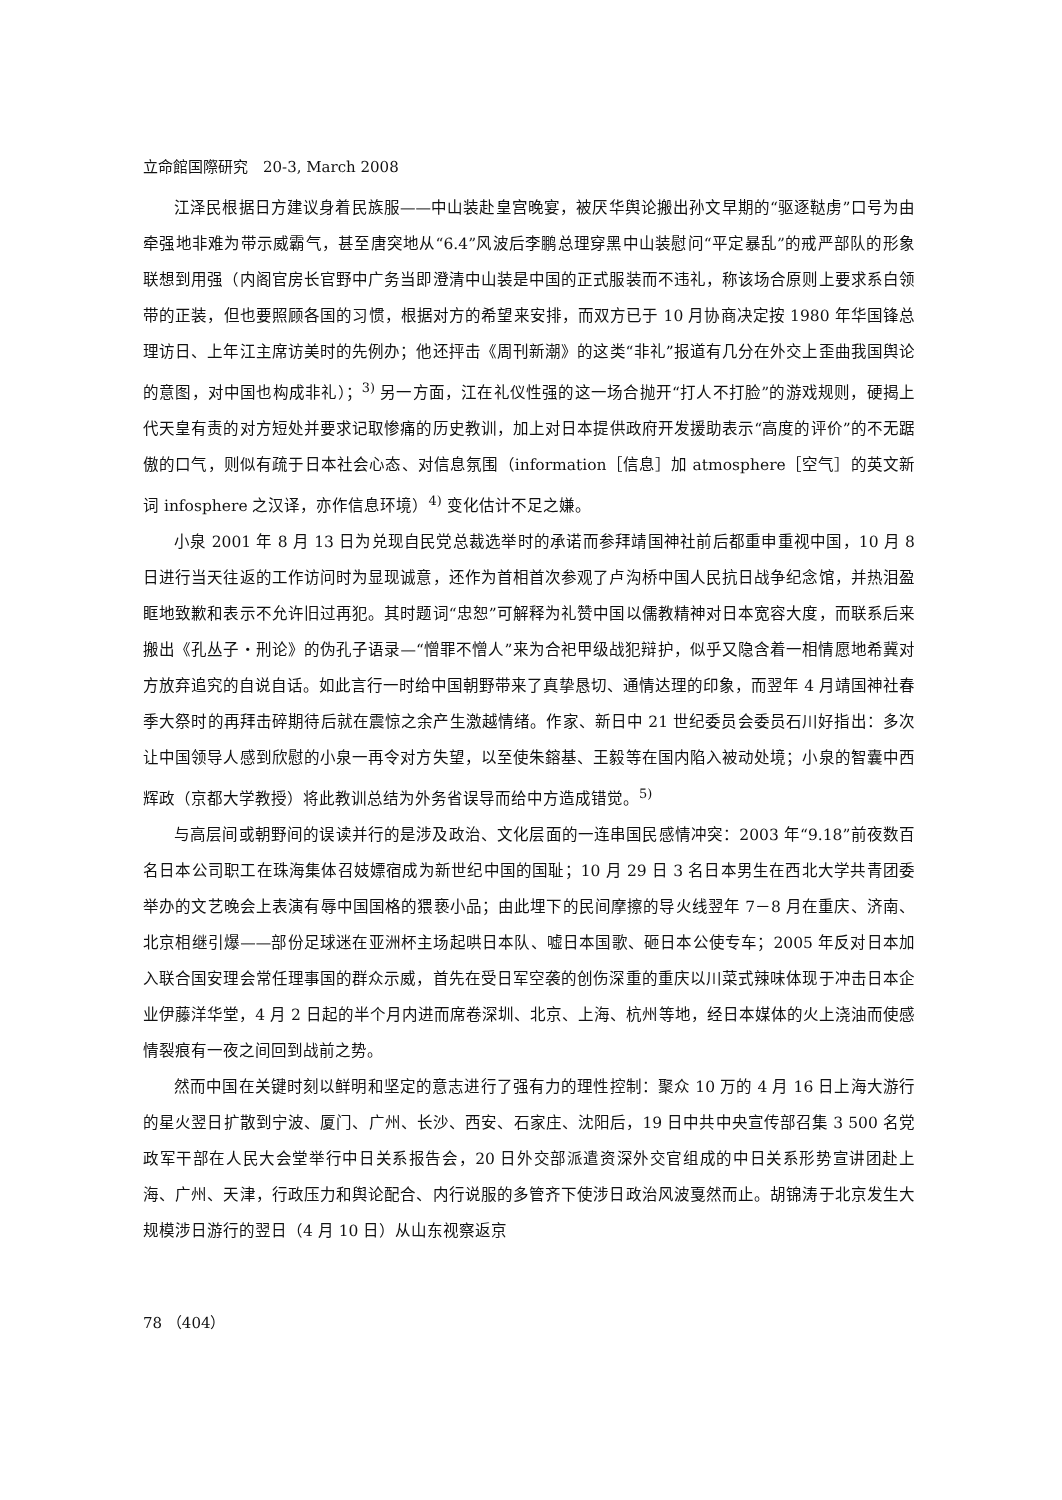立命館国際研究　20-3, March 2008
江泽民根据日方建议身着民族服——中山装赴皇宫晚宴，被厌华舆论搬出孙文早期的“驱逐鞑虏”口号为由牵强地非难为带示威霸气，甚至唐突地从“6.4”风波后李鹏总理穿黑中山装慰问“平定暴乱”的戒严部队的形象联想到用强（内阁官房长官野中广务当即澄清中山装是中国的正式服装而不违礼，称该场合原则上要求系白领带的正装，但也要照顾各国的习惯，根据对方的希望来安排，而双方已于 10 月协商决定按 1980 年华国锋总理访日、上年江主席访美时的先例办；他还抨击《周刊新潮》的这类“非礼”报道有几分在外交上歪曲我国舆论的意图，对中国也构成非礼）；<sup>3)</sup> 另一方面，江在礼仪性强的这一场合抛开“打人不打脸”的游戏规则，硬揭上代天皇有责的对方短处并要求记取惨痛的历史教训，加上对日本提供政府开发援助表示“高度的评价”的不无踞傲的口气，则似有疏于日本社会心态、对信息氛围（information［信息］加 atmosphere［空气］的英文新词 infosphere 之汉译，亦作信息环境）<sup>4)</sup> 变化估计不足之嫌。
小泉 2001 年 8 月 13 日为兑现自民党总裁选举时的承诺而参拜靖国神社前后都重申重视中国，10 月 8 日进行当天往返的工作访问时为显现诚意，还作为首相首次参观了卢沟桥中国人民抗日战争纪念馆，并热泪盈眶地致歉和表示不允许旧过再犯。其时题词“忠恕”可解释为礼赞中国以儒教精神对日本宽容大度，而联系后来搬出《孔丛子・刑论》的伪孔子语录—“憎罪不憎人”来为合祀甲级战犯辩护，似乎又隐含着一相情愿地希冀对方放弃追究的自说自话。如此言行一时给中国朝野带来了真挚恳切、通情达理的印象，而翌年 4 月靖国神社春季大祭时的再拜击碎期待后就在震惊之余产生激越情绪。作家、新日中 21 世纪委员会委员石川好指出：多次让中国领导人感到欣慰的小泉一再令对方失望，以至使朱鎔基、王毅等在国内陷入被动处境；小泉的智囊中西辉政（京都大学教授）将此教训总结为外务省误导而给中方造成错觉。<sup>5)</sup>
与高层间或朝野间的误读并行的是涉及政治、文化层面的一连串国民感情冲突：2003 年“9.18”前夜数百名日本公司职工在珠海集体召妓嫖宿成为新世纪中国的国耻；10 月 29 日 3 名日本男生在西北大学共青团委举办的文艺晚会上表演有辱中国国格的猥亵小品；由此埋下的民间摩擦的导火线翌年 7－8 月在重庆、济南、北京相继引爆——部份足球迷在亚洲杯主场起哄日本队、嘘日本国歌、砸日本公使专车；2005 年反对日本加入联合国安理会常任理事国的群众示威，首先在受日军空袭的创伤深重的重庆以川菜式辣味体现于冲击日本企业伊藤洋华堂，4 月 2 日起的半个月内进而席卷深圳、北京、上海、杭州等地，经日本媒体的火上浇油而使感情裂痕有一夜之间回到战前之势。
然而中国在关键时刻以鲜明和坚定的意志进行了强有力的理性控制：聚众 10 万的 4 月 16 日上海大游行的星火翌日扩散到宁波、厦门、广州、长沙、西安、石家庄、沈阳后，19 日中共中央宣传部召集 3 500 名党政军干部在人民大会堂举行中日关系报告会，20 日外交部派遣资深外交官组成的中日关系形势宣讲团赴上海、广州、天津，行政压力和舆论配合、内行说服的多管齐下使涉日政治风波戛然而止。胡锦涛于北京发生大规模涉日游行的翌日（4 月 10 日）从山东视察返京
78 （404）